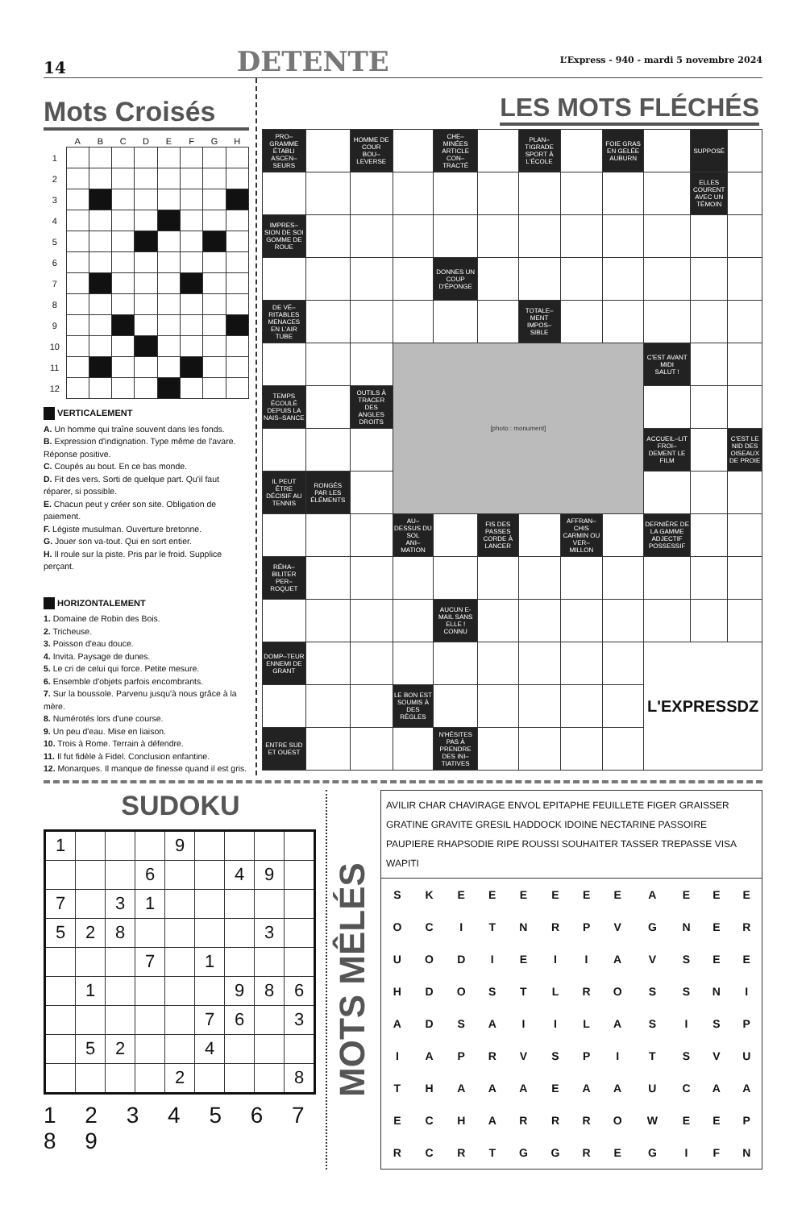14 DETENTE L’Express - 940 - mardi 5 novembre 2024
Mots Croisés
| | A | B | C | D | E | F | G | H |
| --- | --- | --- | --- | --- | --- | --- | --- | --- |
| 1 | | | | | | | | |
| 2 | | | | | | | | |
| 3 | | | | | | | | |
| 4 | | | | | | | | |
| 5 | | | | | | | | |
| 6 | | | | | | | | |
| 7 | | | | | | | | |
| 8 | | | | | | | | |
| 9 | | | | | | | | |
| 10 | | | | | | | | |
| 11 | | | | | | | | |
| 12 | | | | | | | | |
VERTICALEMENT
A. Un homme qui traîne souvent dans les fonds.
B. Expression d'indignation. Type même de l'avare. Réponse positive.
C. Coupés au bout. En ce bas monde.
D. Fit des vers. Sorti de quelque part. Qu'il faut réparer, si possible.
E. Chacun peut y créer son site. Obligation de paiement.
F. Légiste musulman. Ouverture bretonne.
G. Jouer son va-tout. Qui en sort entier.
H. Il roule sur la piste. Pris par le froid. Supplice perçant.
HORIZONTALEMENT
1. Domaine de Robin des Bois.
2. Tricheuse.
3. Poisson d'eau douce.
4. Invita. Paysage de dunes.
5. Le cri de celui qui force. Petite mesure.
6. Ensemble d'objets parfois encombrants.
7. Sur la boussole. Parvenu jusqu'à nous grâce à la mère.
8. Numérotés lors d'une course.
9. Un peu d'eau. Mise en liaison.
10. Trois à Rome. Terrain à défendre.
11. Il fut fidèle à Fidel. Conclusion enfantine.
12. Monarques. Il manque de finesse quand il est gris.
LES MOTS FLÉCHÉS
| PRO–GRAMME ÉTABLI ASCEN–SEURS | | HOMME DE COUR BOU–LEVERSE | | CHE–MINÉES ARTICLE CON–TRACTÉ | | PLAN–TIGRADE SPORT À L'ÉCOLE | | FOIE GRAS EN GELÉE AUBURN | | SUPPOSÉ | |
| | | | | | | | | | | ELLES COURENT AVEC UN TÉMOIN | |
| IMPRES–SION DE SOI GOMME DE ROUE | | | | | | | | | | | |
| | | | | DONNES UN COUP D'ÉPONGE | | | | | | | |
| DE VÉ–RITABLES MENACES EN L'AIR TUBE | | | | | | TOTALE–MENT IMPOS–SIBLE | | | | | |
| | | | [photo : monument] | | | | | | C'EST AVANT MIDI SALUT ! | | |
| TEMPS ÉCOULÉ DEPUIS LA NAIS–SANCE | | OUTILS À TRACER DES ANGLES DROITS | | | | | | | | | |
| | | | | | | | | | ACCUEIL–LIT FROI–DEMENT LE FILM | | C'EST LE NID DES OISEAUX DE PROIE |
| IL PEUT ÊTRE DÉCISIF AU TENNIS | RONGÉS PAR LES ÉLÉMENTS | | | | | | | | | | |
| | | | AU–DESSUS DU SOL ANI–MATION | | FIS DES PASSES CORDE À LANCER | | AFFRAN–CHIS CARMIN OU VER–MILLON | | DERNIÈRE DE LA GAMME ADJECTIF POSSESSIF | | |
| RÉHA–BILITER PER–ROQUET | | | | | | | | | | | |
| | | | | AUCUN E-MAIL SANS ELLE ! CONNU | | | | | | | |
| DOMP–TEUR ENNEMI DE GRANT | | | | | | | | | L'EXPRESSDZ | | |
| | | | LE BON EST SOUMIS À DES RÈGLES | | | | | | | | |
| ENTRE SUD ET OUEST | | | | N'HÉSITES PAS À PRENDRE DES INI–TIATIVES | | | | | | | |
SUDOKU
| 1 | | | | 9 | | | | |
| | | | 6 | | | 4 | 9 | |
| 7 | | 3 | 1 | | | | | |
| 5 | 2 | 8 | | | | | 3 | |
| | | | 7 | | 1 | | | |
| | 1 | | | | | 9 | 8 | 6 |
| | | | | | 7 | 6 | | 3 |
| | 5 | 2 | | | 4 | | | |
| | | | | 2 | | | | 8 |
1 2 3 4 5 6 7 8 9
MOTS MÊLÉS
AVILIR CHAR CHAVIRAGE ENVOL EPITAPHE FEUILLETE FIGER GRAISSER GRATINE GRAVITE GRESIL HADDOCK IDOINE NECTARINE PASSOIRE PAUPIERE RHAPSODIE RIPE ROUSSI SOUHAITER TASSER TREPASSE VISA WAPITI
| S | K | E | E | E | E | E | E | A | E | E | E |
| O | C | I | T | N | R | P | V | G | N | E | R |
| U | O | D | I | E | I | I | A | V | S | E | E |
| H | D | O | S | T | L | R | O | S | S | N | I |
| A | D | S | A | I | I | L | A | S | I | S | P |
| I | A | P | R | V | S | P | I | T | S | V | U |
| T | H | A | A | A | E | A | A | U | C | A | A |
| E | C | H | A | R | R | R | O | W | E | E | P |
| R | C | R | T | G | G | R | E | G | I | F | N |